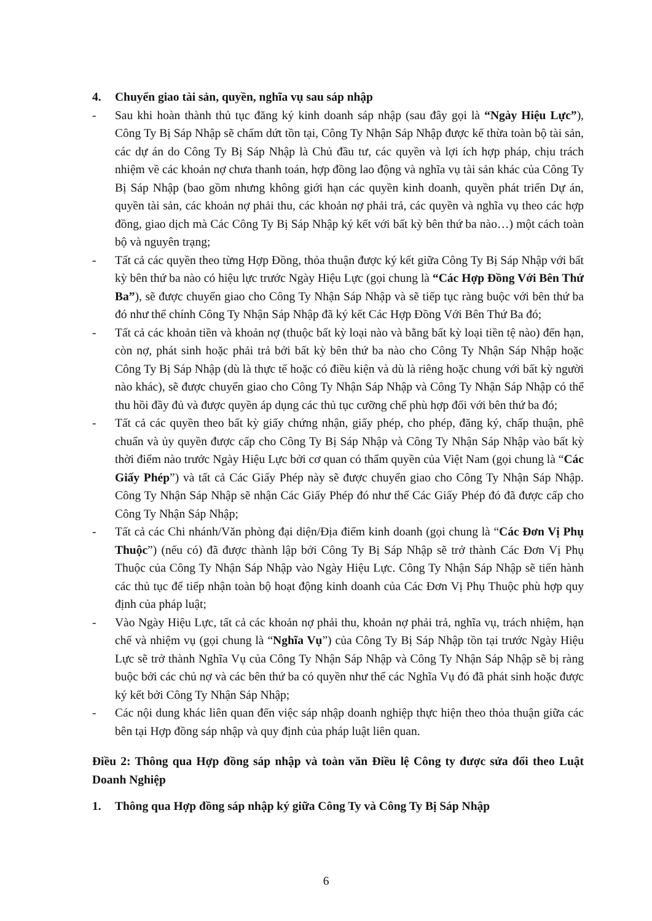4. Chuyển giao tài sản, quyền, nghĩa vụ sau sáp nhập
- Sau khi hoàn thành thủ tục đăng ký kinh doanh sáp nhập (sau đây gọi là “Ngày Hiệu Lực”), Công Ty Bị Sáp Nhập sẽ chấm dứt tồn tại, Công Ty Nhận Sáp Nhập được kế thừa toàn bộ tài sản, các dự án do Công Ty Bị Sáp Nhập là Chủ đầu tư, các quyền và lợi ích hợp pháp, chịu trách nhiệm về các khoản nợ chưa thanh toán, hợp đồng lao động và nghĩa vụ tài sản khác của Công Ty Bị Sáp Nhập (bao gồm nhưng không giới hạn các quyền kinh doanh, quyền phát triển Dự án, quyền tài sản, các khoản nợ phải thu, các khoản nợ phải trả, các quyền và nghĩa vụ theo các hợp đồng, giao dịch mà Các Công Ty Bị Sáp Nhập ký kết với bất kỳ bên thứ ba nào…) một cách toàn bộ và nguyên trạng;
- Tất cả các quyền theo từng Hợp Đồng, thỏa thuận được ký kết giữa Công Ty Bị Sáp Nhập với bất kỳ bên thứ ba nào có hiệu lực trước Ngày Hiệu Lực (gọi chung là “Các Hợp Đồng Với Bên Thứ Ba”), sẽ được chuyển giao cho Công Ty Nhận Sáp Nhập và sẽ tiếp tục ràng buộc với bên thứ ba đó như thể chính Công Ty Nhận Sáp Nhập đã ký kết Các Hợp Đồng Với Bên Thứ Ba đó;
- Tất cả các khoản tiền và khoản nợ (thuộc bất kỳ loại nào và bằng bất kỳ loại tiền tệ nào) đến hạn, còn nợ, phát sinh hoặc phải trả bởi bất kỳ bên thứ ba nào cho Công Ty Nhận Sáp Nhập hoặc Công Ty Bị Sáp Nhập (dù là thực tế hoặc có điều kiện và dù là riêng hoặc chung với bất kỳ người nào khác), sẽ được chuyển giao cho Công Ty Nhận Sáp Nhập và Công Ty Nhận Sáp Nhập có thể thu hồi đầy đủ và được quyền áp dụng các thủ tục cưỡng chế phù hợp đối với bên thứ ba đó;
- Tất cả các quyền theo bất kỳ giấy chứng nhận, giấy phép, cho phép, đăng ký, chấp thuận, phê chuẩn và ủy quyền được cấp cho Công Ty Bị Sáp Nhập và Công Ty Nhận Sáp Nhập vào bất kỳ thời điểm nào trước Ngày Hiệu Lực bởi cơ quan có thẩm quyền của Việt Nam (gọi chung là “Các Giấy Phép”) và tất cả Các Giấy Phép này sẽ được chuyển giao cho Công Ty Nhận Sáp Nhập. Công Ty Nhận Sáp Nhập sẽ nhận Các Giấy Phép đó như thể Các Giấy Phép đó đã được cấp cho Công Ty Nhận Sáp Nhập;
- Tất cả các Chi nhánh/Văn phòng đại diện/Địa điểm kinh doanh (gọi chung là “Các Đơn Vị Phụ Thuộc”) (nếu có) đã được thành lập bởi Công Ty Bị Sáp Nhập sẽ trở thành Các Đơn Vị Phụ Thuộc của Công Ty Nhận Sáp Nhập vào Ngày Hiệu Lực. Công Ty Nhận Sáp Nhập sẽ tiến hành các thủ tục để tiếp nhận toàn bộ hoạt động kinh doanh của Các Đơn Vị Phụ Thuộc phù hợp quy định của pháp luật;
- Vào Ngày Hiệu Lực, tất cả các khoản nợ phải thu, khoản nợ phải trả, nghĩa vụ, trách nhiệm, hạn chế và nhiệm vụ (gọi chung là “Nghĩa Vụ”) của Công Ty Bị Sáp Nhập tồn tại trước Ngày Hiệu Lực sẽ trở thành Nghĩa Vụ của Công Ty Nhận Sáp Nhập và Công Ty Nhận Sáp Nhập sẽ bị ràng buộc bởi các chủ nợ và các bên thứ ba có quyền như thể các Nghĩa Vụ đó đã phát sinh hoặc được ký kết bởi Công Ty Nhận Sáp Nhập;
- Các nội dung khác liên quan đến việc sáp nhập doanh nghiệp thực hiện theo thỏa thuận giữa các bên tại Hợp đồng sáp nhập và quy định của pháp luật liên quan.
Điều 2: Thông qua Hợp đồng sáp nhập và toàn văn Điều lệ Công ty được sửa đổi theo Luật Doanh Nghiệp
1. Thông qua Hợp đồng sáp nhập ký giữa Công Ty và Công Ty Bị Sáp Nhập
6